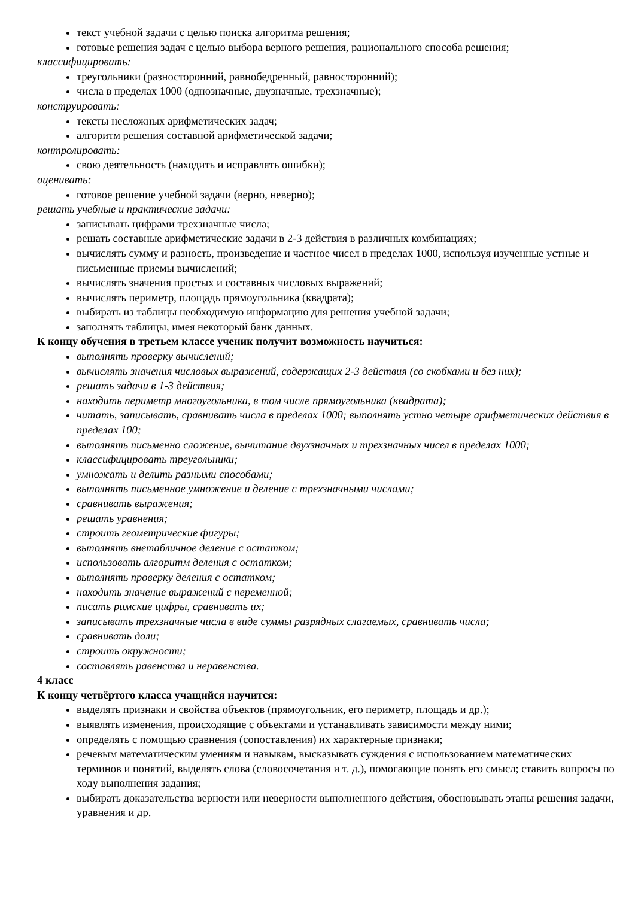текст учебной задачи с целью поиска алгоритма решения;
готовые решения задач с целью выбора верного решения, рационального способа решения;
классифицировать:
треугольники (разносторонний, равнобедренный, равносторонний);
числа в пределах 1000 (однозначные, двузначные, трехзначные);
конструировать:
тексты несложных арифметических задач;
алгоритм решения составной арифметической задачи;
контролировать:
свою деятельность (находить и исправлять ошибки);
оценивать:
готовое решение учебной задачи (верно, неверно);
решать учебные и практические задачи:
записывать цифрами трехзначные числа;
решать составные арифметические задачи в 2-3 действия в различных комбинациях;
вычислять сумму и разность, произведение и частное чисел в пределах 1000, используя изученные устные и письменные приемы вычислений;
вычислять значения простых и составных числовых выражений;
вычислять периметр, площадь прямоугольника (квадрата);
выбирать из таблицы необходимую информацию для решения учебной задачи;
заполнять таблицы, имея некоторый банк данных.
К концу обучения в третьем классе ученик получит возможность научиться:
выполнять проверку вычислений;
вычислять значения числовых выражений, содержащих 2-3 действия (со скобками и без них);
решать задачи в 1-3 действия;
находить периметр многоугольника, в том числе прямоугольника (квадрата);
читать, записывать, сравнивать числа в пределах 1000; выполнять устно четыре арифметических действия в пределах 100;
выполнять письменно сложение, вычитание двухзначных и трехзначных чисел в пределах 1000;
классифицировать треугольники;
умножать и делить разными способами;
выполнять письменное умножение и деление с трехзначными числами;
сравнивать выражения;
решать уравнения;
строить геометрические фигуры;
выполнять внетабличное деление с остатком;
использовать алгоритм деления с остатком;
выполнять проверку деления с остатком;
находить значение выражений с переменной;
писать римские цифры, сравнивать их;
записывать трехзначные числа в виде суммы разрядных слагаемых, сравнивать числа;
сравнивать доли;
строить окружности;
составлять равенства и неравенства.
4 класс
К концу четвёртого класса учащийся научится:
выделять признаки и свойства объектов (прямоугольник, его периметр, площадь и др.);
выявлять изменения, происходящие с объектами и устанавливать зависимости между ними;
определять с помощью сравнения (сопоставления) их характерные признаки;
речевым математическим умениям и навыкам, высказывать суждения с использованием математических терминов и понятий, выделять слова (словосочетания и т. д.), помогающие понять его смысл; ставить вопросы по ходу выполнения задания;
выбирать доказательства верности или неверности выполненного действия, обосновывать этапы решения задачи, уравнения и др.